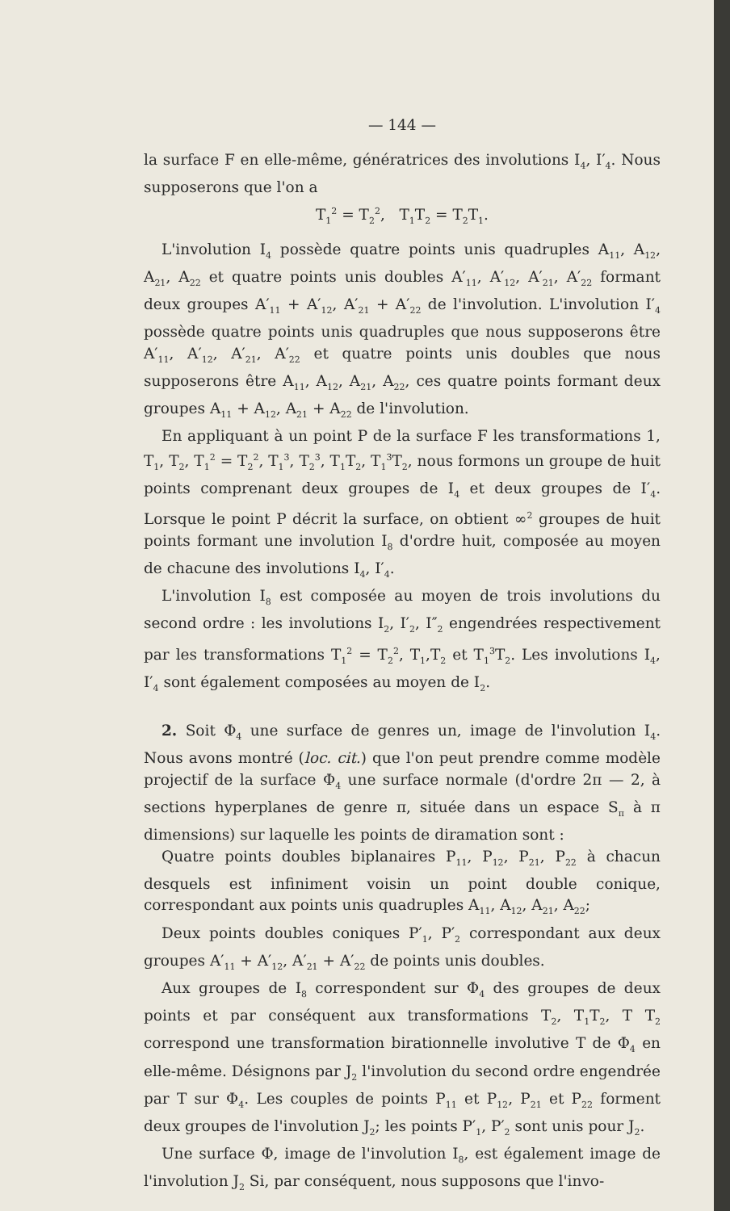— 144 —
la surface F en elle-même, génératrices des involutions I<sub>4</sub>, I′<sub>4</sub>. Nous supposerons que l'on a
T<sub>1</sub><sup>2</sup> = T<sub>2</sub><sup>2</sup>, T<sub>1</sub>T<sub>2</sub> = T<sub>2</sub>T<sub>1</sub>.
L'involution I<sub>4</sub> possède quatre points unis quadruples A<sub>11</sub>, A<sub>12</sub>, A<sub>21</sub>, A<sub>22</sub> et quatre points unis doubles A′<sub>11</sub>, A′<sub>12</sub>, A′<sub>21</sub>, A′<sub>22</sub> formant deux groupes A′<sub>11</sub> + A′<sub>12</sub>, A′<sub>21</sub> + A′<sub>22</sub> de l'involution. L'involution I′<sub>4</sub> possède quatre points unis quadruples que nous supposerons être A′<sub>11</sub>, A′<sub>12</sub>, A′<sub>21</sub>, A′<sub>22</sub> et quatre points unis doubles que nous supposerons être A<sub>11</sub>, A<sub>12</sub>, A<sub>21</sub>, A<sub>22</sub>, ces quatre points formant deux groupes A<sub>11</sub> + A<sub>12</sub>, A<sub>21</sub> + A<sub>22</sub> de l'involution.
En appliquant à un point P de la surface F les transformations 1, T<sub>1</sub>, T<sub>2</sub>, T<sub>1</sub><sup>2</sup> = T<sub>2</sub><sup>2</sup>, T<sub>1</sub><sup>3</sup>, T<sub>2</sub><sup>3</sup>, T<sub>1</sub>T<sub>2</sub>, T<sub>1</sub><sup>3</sup>T<sub>2</sub>, nous formons un groupe de huit points comprenant deux groupes de I<sub>4</sub> et deux groupes de I′<sub>4</sub>. Lorsque le point P décrit la surface, on obtient ∞<sup>2</sup> groupes de huit points formant une involution I<sub>8</sub> d'ordre huit, composée au moyen de chacune des involutions I<sub>4</sub>, I′<sub>4</sub>.
L'involution I<sub>8</sub> est composée au moyen de trois involutions du second ordre : les involutions I<sub>2</sub>, I′<sub>2</sub>, I″<sub>2</sub> engendrées respectivement par les transformations T<sub>1</sub><sup>2</sup> = T<sub>2</sub><sup>2</sup>, T<sub>1</sub>,T<sub>2</sub> et T<sub>1</sub><sup>3</sup>T<sub>2</sub>. Les involutions I<sub>4</sub>, I′<sub>4</sub> sont également composées au moyen de I<sub>2</sub>.
2. Soit Φ<sub>4</sub> une surface de genres un, image de l'involution I<sub>4</sub>. Nous avons montré (loc. cit.) que l'on peut prendre comme modèle projectif de la surface Φ<sub>4</sub> une surface normale (d'ordre 2π — 2, à sections hyperplanes de genre π, située dans un espace S<sub>π</sub> à π dimensions) sur laquelle les points de diramation sont :
Quatre points doubles biplanaires P<sub>11</sub>, P<sub>12</sub>, P<sub>21</sub>, P<sub>22</sub> à chacun desquels est infiniment voisin un point double conique, correspondant aux points unis quadruples A<sub>11</sub>, A<sub>12</sub>, A<sub>21</sub>, A<sub>22</sub>;
Deux points doubles coniques P′<sub>1</sub>, P′<sub>2</sub> correspondant aux deux groupes A′<sub>11</sub> + A′<sub>12</sub>, A′<sub>21</sub> + A′<sub>22</sub> de points unis doubles.
Aux groupes de I<sub>8</sub> correspondent sur Φ<sub>4</sub> des groupes de deux points et par conséquent aux transformations T<sub>2</sub>, T<sub>1</sub>T<sub>2</sub>, T T<sub>2</sub> correspond une transformation birationnelle involutive T de Φ<sub>4</sub> en elle-même. Désignons par J<sub>2</sub> l'involution du second ordre engendrée par T sur Φ<sub>4</sub>. Les couples de points P<sub>11</sub> et P<sub>12</sub>, P<sub>21</sub> et P<sub>22</sub> forment deux groupes de l'involution J<sub>2</sub>; les points P′<sub>1</sub>, P′<sub>2</sub> sont unis pour J<sub>2</sub>.
Une surface Φ, image de l'involution I<sub>8</sub>, est également image de l'involution J<sub>2</sub> Si, par conséquent, nous supposons que l'invo-